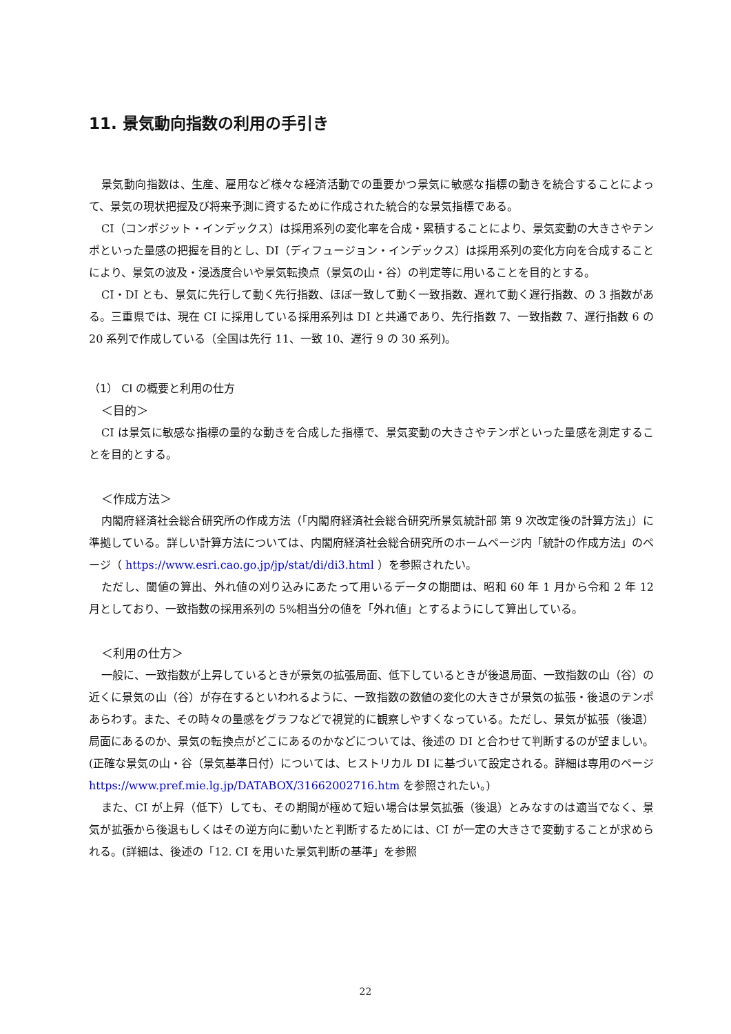11. 景気動向指数の利用の手引き
景気動向指数は、生産、雇用など様々な経済活動での重要かつ景気に敏感な指標の動きを統合することによって、景気の現状把握及び将来予測に資するために作成された統合的な景気指標である。
CI（コンポジット・インデックス）は採用系列の変化率を合成・累積することにより、景気変動の大きさやテンポといった量感の把握を目的とし、DI（ディフュージョン・インデックス）は採用系列の変化方向を合成することにより、景気の波及・浸透度合いや景気転換点（景気の山・谷）の判定等に用いることを目的とする。
CI・DI とも、景気に先行して動く先行指数、ほぼ一致して動く一致指数、遅れて動く遅行指数、の 3 指数がある。三重県では、現在 CI に採用している採用系列は DI と共通であり、先行指数 7、一致指数 7、遅行指数 6 の 20 系列で作成している（全国は先行 11、一致 10、遅行 9 の 30 系列)。
（1） CI の概要と利用の仕方
＜目的＞
CI は景気に敏感な指標の量的な動きを合成した指標で、景気変動の大きさやテンポといった量感を測定することを目的とする。
＜作成方法＞
内閣府経済社会総合研究所の作成方法（「内閣府経済社会総合研究所景気統計部 第 9 次改定後の計算方法」）に準拠している。詳しい計算方法については、内閣府経済社会総合研究所のホームページ内「統計の作成方法」のページ（ https://www.esri.cao.go.jp/jp/stat/di/di3.html ）を参照されたい。
ただし、閾値の算出、外れ値の刈り込みにあたって用いるデータの期間は、昭和 60 年 1 月から令和 2 年 12 月としており、一致指数の採用系列の 5%相当分の値を「外れ値」とするようにして算出している。
＜利用の仕方＞
一般に、一致指数が上昇しているときが景気の拡張局面、低下しているときが後退局面、一致指数の山（谷）の近くに景気の山（谷）が存在するといわれるように、一致指数の数値の変化の大きさが景気の拡張・後退のテンポあらわす。また、その時々の量感をグラフなどで視覚的に観察しやすくなっている。ただし、景気が拡張（後退）局面にあるのか、景気の転換点がどこにあるのかなどについては、後述の DI と合わせて判断するのが望ましい。(正確な景気の山・谷（景気基準日付）については、ヒストリカル DI に基づいて設定される。詳細は専用のページ https://www.pref.mie.lg.jp/DATABOX/31662002716.htm を参照されたい。)
また、CI が上昇（低下）しても、その期間が極めて短い場合は景気拡張（後退）とみなすのは適当でなく、景気が拡張から後退もしくはその逆方向に動いたと判断するためには、CI が一定の大きさで変動することが求められる。(詳細は、後述の「12. CI を用いた景気判断の基準」を参照
22